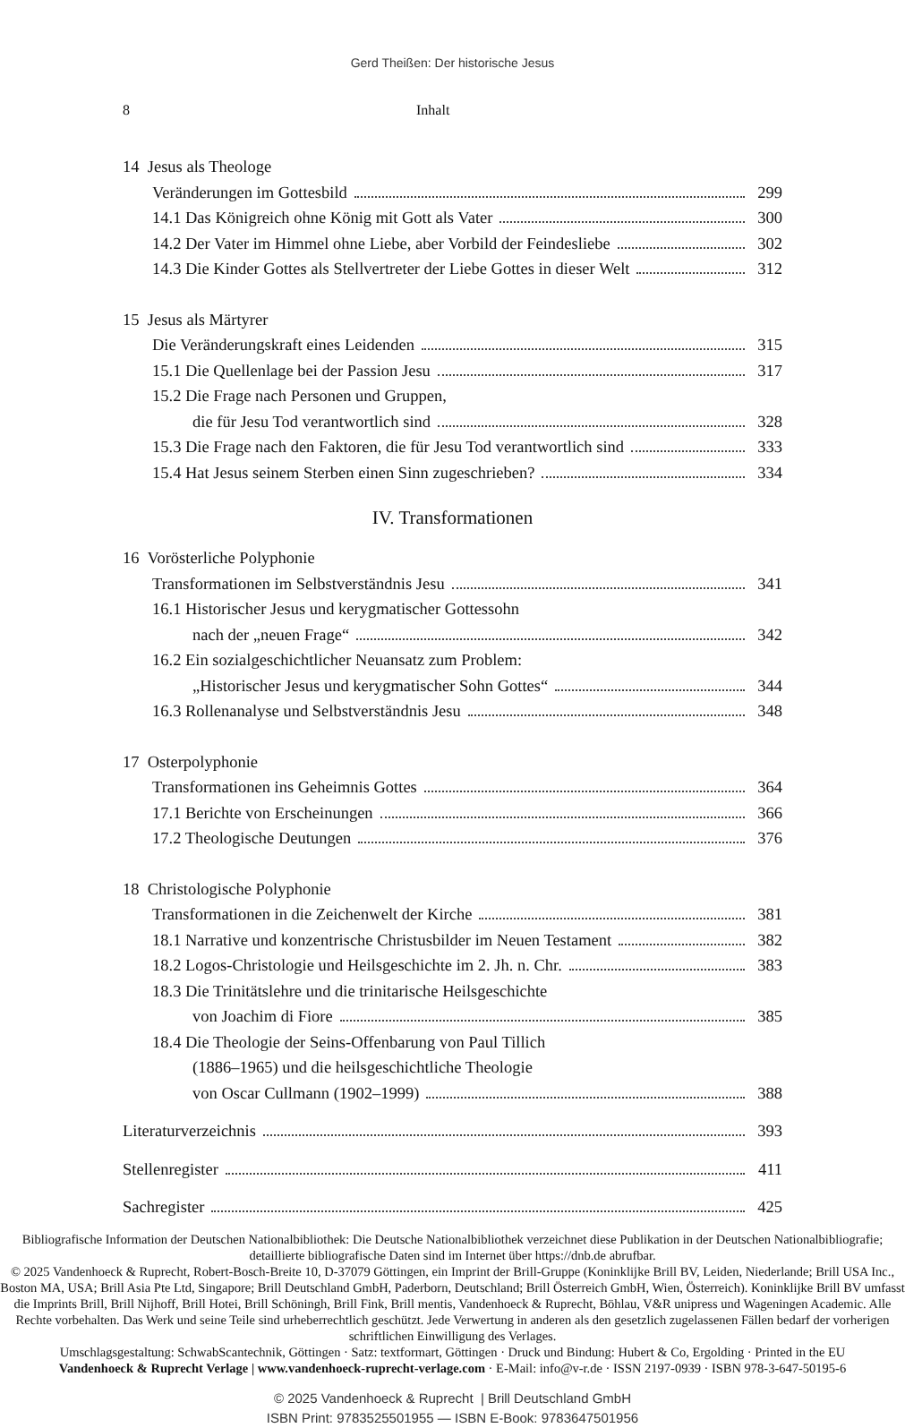Gerd Theißen: Der historische Jesus
8 Inhalt
14 Jesus als Theologe
Veränderungen im Gottesbild 299
14.1 Das Königreich ohne König mit Gott als Vater 300
14.2 Der Vater im Himmel ohne Liebe, aber Vorbild der Feindesliebe 302
14.3 Die Kinder Gottes als Stellvertreter der Liebe Gottes in dieser Welt 312
15 Jesus als Märtyrer
Die Veränderungskraft eines Leidenden 315
15.1 Die Quellenlage bei der Passion Jesu 317
15.2 Die Frage nach Personen und Gruppen,
die für Jesu Tod verantwortlich sind 328
15.3 Die Frage nach den Faktoren, die für Jesu Tod verantwortlich sind 333
15.4 Hat Jesus seinem Sterben einen Sinn zugeschrieben? 334
IV. Transformationen
16 Vorösterliche Polyphonie
Transformationen im Selbstverständnis Jesu 341
16.1 Historischer Jesus und kerygmatischer Gottessohn
nach der „neuen Frage“ 342
16.2 Ein sozialgeschichtlicher Neuansatz zum Problem:
„Historischer Jesus und kerygmatischer Sohn Gottes“ 344
16.3 Rollenanalyse und Selbstverständnis Jesu 348
17 Osterpolyphonie
Transformationen ins Geheimnis Gottes 364
17.1 Berichte von Erscheinungen 366
17.2 Theologische Deutungen 376
18 Christologische Polyphonie
Transformationen in die Zeichenwelt der Kirche 381
18.1 Narrative und konzentrische Christusbilder im Neuen Testament 382
18.2 Logos-Christologie und Heilsgeschichte im 2. Jh. n. Chr. 383
18.3 Die Trinitätslehre und die trinitarische Heilsgeschichte
von Joachim di Fiore 385
18.4 Die Theologie der Seins-Offenbarung von Paul Tillich
(1886–1965) und die heilsgeschichtliche Theologie
von Oscar Cullmann (1902–1999) 388
Literaturverzeichnis 393
Stellenregister 411
Sachregister 425
Bibliografische Information der Deutschen Nationalbibliothek: Die Deutsche Nationalbibliothek verzeichnet diese Publikation in der Deutschen Nationalbibliografie; detaillierte bibliografische Daten sind im Internet über https://dnb.de abrufbar.
© 2025 Vandenhoeck & Ruprecht, Robert-Bosch-Breite 10, D-37079 Göttingen, ein Imprint der Brill-Gruppe (Koninklijke Brill BV, Leiden, Niederlande; Brill USA Inc., Boston MA, USA; Brill Asia Pte Ltd, Singapore; Brill Deutschland GmbH, Paderborn, Deutschland; Brill Österreich GmbH, Wien, Österreich). Koninklijke Brill BV umfasst die Imprints Brill, Brill Nijhoff, Brill Hotei, Brill Schöningh, Brill Fink, Brill mentis, Vandenhoeck & Ruprecht, Böhlau, V&R unipress und Wageningen Academic. Alle Rechte vorbehalten. Das Werk und seine Teile sind urheberrechtlich geschützt. Jede Verwertung in anderen als den gesetzlich zugelassenen Fällen bedarf der vorherigen schriftlichen Einwilligung des Verlages.
Umschlagsgestaltung: SchwabScantechnik, Göttingen · Satz: textformart, Göttingen · Druck und Bindung: Hubert & Co, Ergolding · Printed in the EU
Vandenhoeck & Ruprecht Verlage | www.vandenhoeck-ruprecht-verlage.com · E-Mail: info@v-r.de · ISSN 2197-0939 · ISBN 978-3-647-50195-6
© 2025 Vandenhoeck & Ruprecht | Brill Deutschland GmbH
ISBN Print: 9783525501955 — ISBN E-Book: 9783647501956